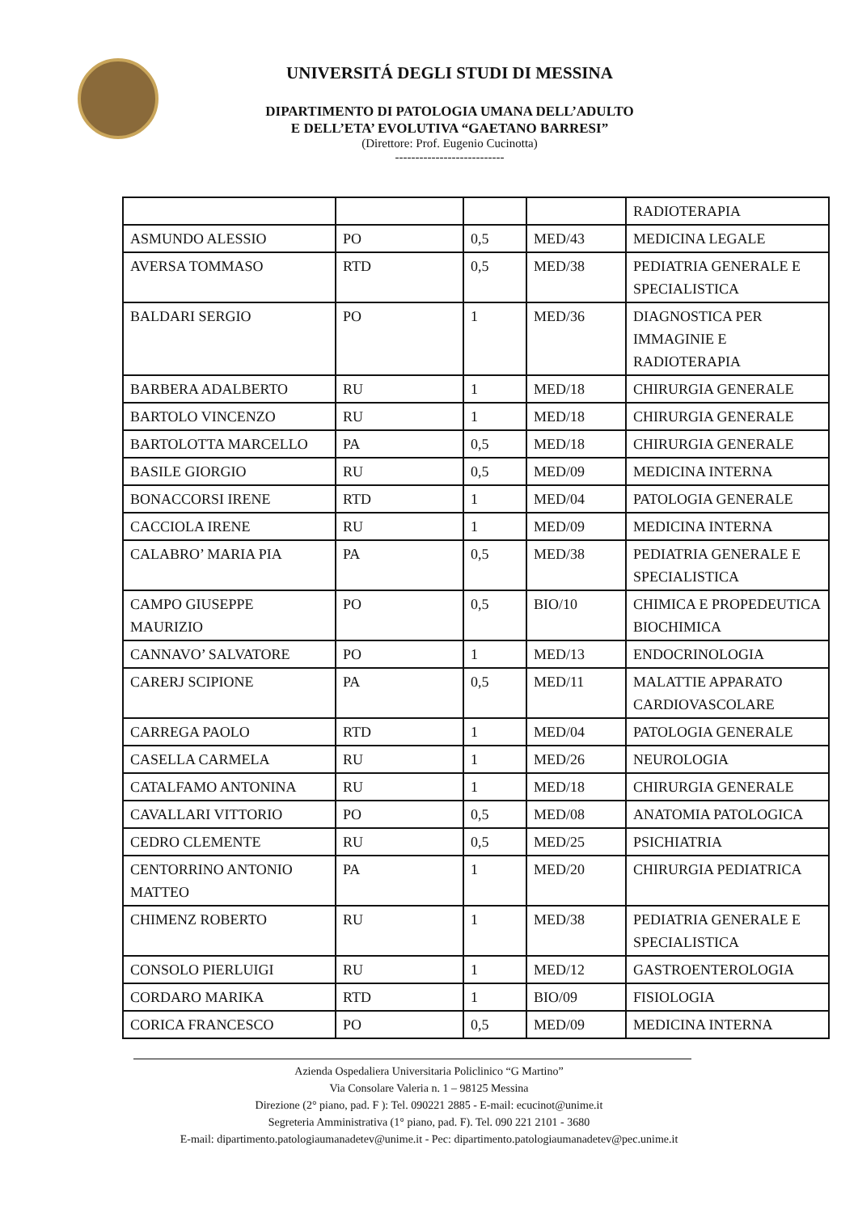UNIVERSITÁ DEGLI STUDI DI MESSINA
DIPARTIMENTO DI PATOLOGIA UMANA DELL’ADULTO
E DELL’ETA’ EVOLUTIVA “GAETANO BARRESI”
(Direttore: Prof. Eugenio Cucinotta)
---------------------------
| | | | | RADIOTERAPIA |
| ASMUNDO ALESSIO | PO | 0,5 | MED/43 | MEDICINA LEGALE |
| AVERSA TOMMASO | RTD | 0,5 | MED/38 | PEDIATRIA GENERALE E SPECIALISTICA |
| BALDARI SERGIO | PO | 1 | MED/36 | DIAGNOSTICA PER IMMAGINIE E RADIOTERAPIA |
| BARBERA ADALBERTO | RU | 1 | MED/18 | CHIRURGIA GENERALE |
| BARTOLO VINCENZO | RU | 1 | MED/18 | CHIRURGIA GENERALE |
| BARTOLOTTA MARCELLO | PA | 0,5 | MED/18 | CHIRURGIA GENERALE |
| BASILE GIORGIO | RU | 0,5 | MED/09 | MEDICINA INTERNA |
| BONACCORSI IRENE | RTD | 1 | MED/04 | PATOLOGIA GENERALE |
| CACCIOLA IRENE | RU | 1 | MED/09 | MEDICINA INTERNA |
| CALABRO’ MARIA PIA | PA | 0,5 | MED/38 | PEDIATRIA GENERALE E SPECIALISTICA |
| CAMPO GIUSEPPE MAURIZIO | PO | 0,5 | BIO/10 | CHIMICA E PROPEDEUTICA BIOCHIMICA |
| CANNAVO’ SALVATORE | PO | 1 | MED/13 | ENDOCRINOLOGIA |
| CARERJ SCIPIONE | PA | 0,5 | MED/11 | MALATTIE APPARATO CARDIOVASCOLARE |
| CARREGA PAOLO | RTD | 1 | MED/04 | PATOLOGIA GENERALE |
| CASELLA CARMELA | RU | 1 | MED/26 | NEUROLOGIA |
| CATALFAMO ANTONINA | RU | 1 | MED/18 | CHIRURGIA GENERALE |
| CAVALLARI VITTORIO | PO | 0,5 | MED/08 | ANATOMIA PATOLOGICA |
| CEDRO CLEMENTE | RU | 0,5 | MED/25 | PSICHIATRIA |
| CENTORRINO ANTONIO MATTEO | PA | 1 | MED/20 | CHIRURGIA PEDIATRICA |
| CHIMENZ ROBERTO | RU | 1 | MED/38 | PEDIATRIA GENERALE E SPECIALISTICA |
| CONSOLO PIERLUIGI | RU | 1 | MED/12 | GASTROENTEROLOGIA |
| CORDARO MARIKA | RTD | 1 | BIO/09 | FISIOLOGIA |
| CORICA FRANCESCO | PO | 0,5 | MED/09 | MEDICINA INTERNA |
Azienda Ospedaliera Universitaria Policlinico “G Martino”
Via Consolare Valeria n. 1 – 98125 Messina
Direzione (2° piano, pad. F ): Tel. 090221 2885 - E-mail: ecucinot@unime.it
Segreteria Amministrativa (1° piano, pad. F). Tel. 090 221 2101 - 3680
E-mail: dipartimento.patologiaumanadetev@unime.it - Pec: dipartimento.patologiaumanadetev@pec.unime.it